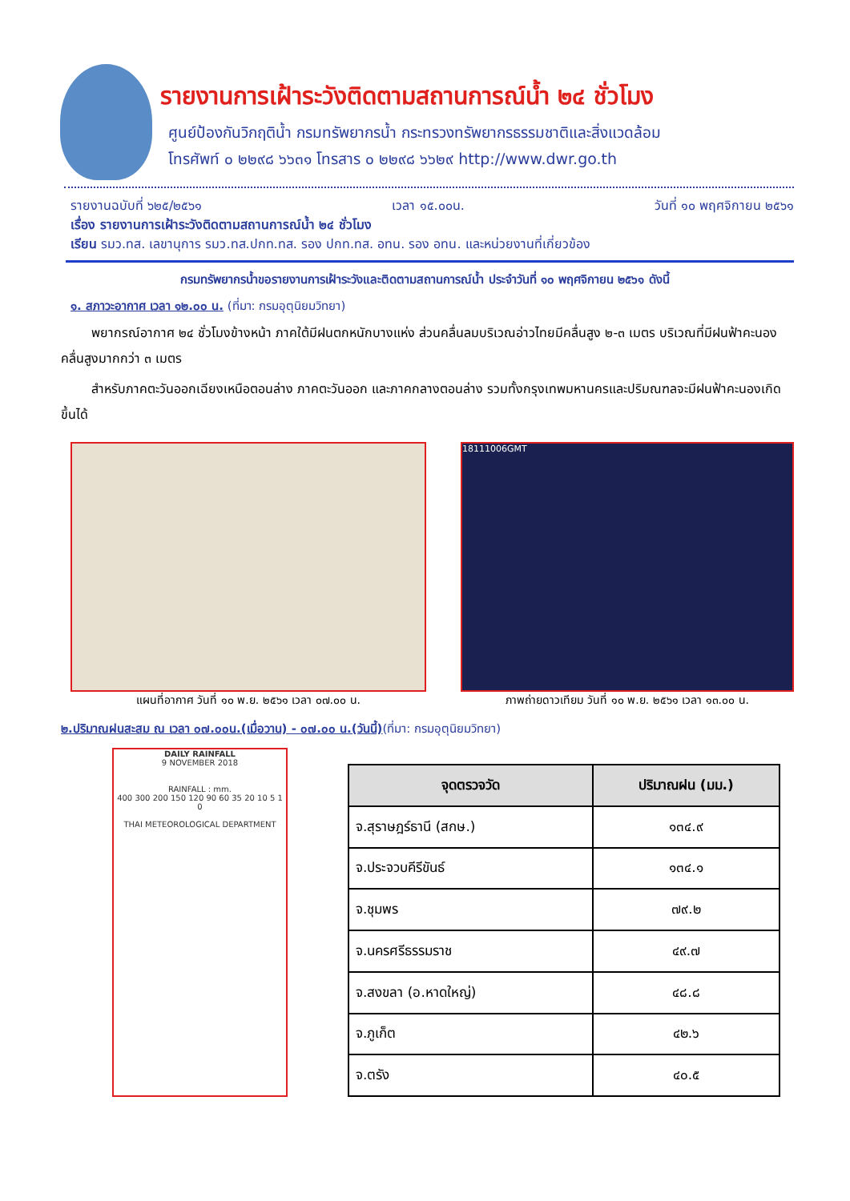รายงานการเฝ้าระวังติดตามสถานการณ์น้ำ ๒๔ ชั่วโมง
ศูนย์ป้องกันวิกฤติน้ำ กรมทรัพยากรน้ำ กระทรวงทรัพยากรธรรมชาติและสิ่งแวดล้อม
โทรศัพท์ ๐ ๒๒๙๘ ๖๖๓๑ โทรสาร ๐ ๒๒๙๘ ๖๖๒๙ http://www.dwr.go.th
รายงานฉบับที่ ๖๒๕/๒๕๖๑ เวลา ๑๕.๐๐น. วันที่ ๑๐ พฤศจิกายน ๒๕๖๑
เรื่อง รายงานการเฝ้าระวังติดตามสถานการณ์น้ำ ๒๔ ชั่วโมง
เรียน รมว.ทส. เลขานุการ รมว.ทส.ปกท.ทส. รอง ปกท.ทส. อทน. รอง อทน. และหน่วยงานที่เกี่ยวข้อง
กรมทรัพยากรน้ำขอรายงานการเฝ้าระวังและติดตามสถานการณ์น้ำ ประจำวันที่ ๑๐ พฤศจิกายน ๒๕๖๑ ดังนี้
๑. สภาวะอากาศ เวลา ๑๒.๐๐ น. (ที่มา: กรมอุตุนิยมวิทยา)
พยากรณ์อากาศ ๒๔ ชั่วโมงข้างหน้า ภาคใต้มีฝนตกหนักบางแห่ง ส่วนคลื่นลมบริเวณอ่าวไทยมีคลื่นสูง ๒-๓ เมตร บริเวณที่มีฝนฟ้าคะนองคลื่นสูงมากกว่า ๓ เมตร
สำหรับภาคตะวันออกเฉียงเหนือตอนล่าง ภาคตะวันออก และภาคกลางตอนล่าง รวมทั้งกรุงเทพมหานครและปริมณฑลจะมีฝนฟ้าคะนองเกิดขึ้นได้
แผนที่อากาศ วันที่ ๑๐ พ.ย. ๒๕๖๑ เวลา ๐๗.๐๐ น.
18111006GMT
ภาพถ่ายดาวเทียม วันที่ ๑๐ พ.ย. ๒๕๖๑ เวลา ๑๓.๐๐ น.
๒.ปริมาณฝนสะสม ณ เวลา ๐๗.๐๐น.(เมื่อวาน) - ๐๗.๐๐ น.(วันนี้)(ที่มา: กรมอุตุนิยมวิทยา)
DAILY RAINFALL
9 NOVEMBER 2018
RAINFALL : mm.
400 300 200 150 120 90 60 35 20 10 5 1 0
THAI METEOROLOGICAL DEPARTMENT
| จุดตรวจวัด | ปริมาณฝน (มม.) |
| --- | --- |
| จ.สุราษฎร์ธานี (สกษ.) | ๑๓๔.๙ |
| จ.ประจวบคีรีขันธ์ | ๑๓๔.๑ |
| จ.ชุมพร | ๗๙.๒ |
| จ.นครศรีธรรมราช | ๔๙.๗ |
| จ.สงขลา (อ.หาดใหญ่) | ๔๘.๘ |
| จ.ภูเก็ต | ๔๒.๖ |
| จ.ตรัง | ๔๐.๕ |